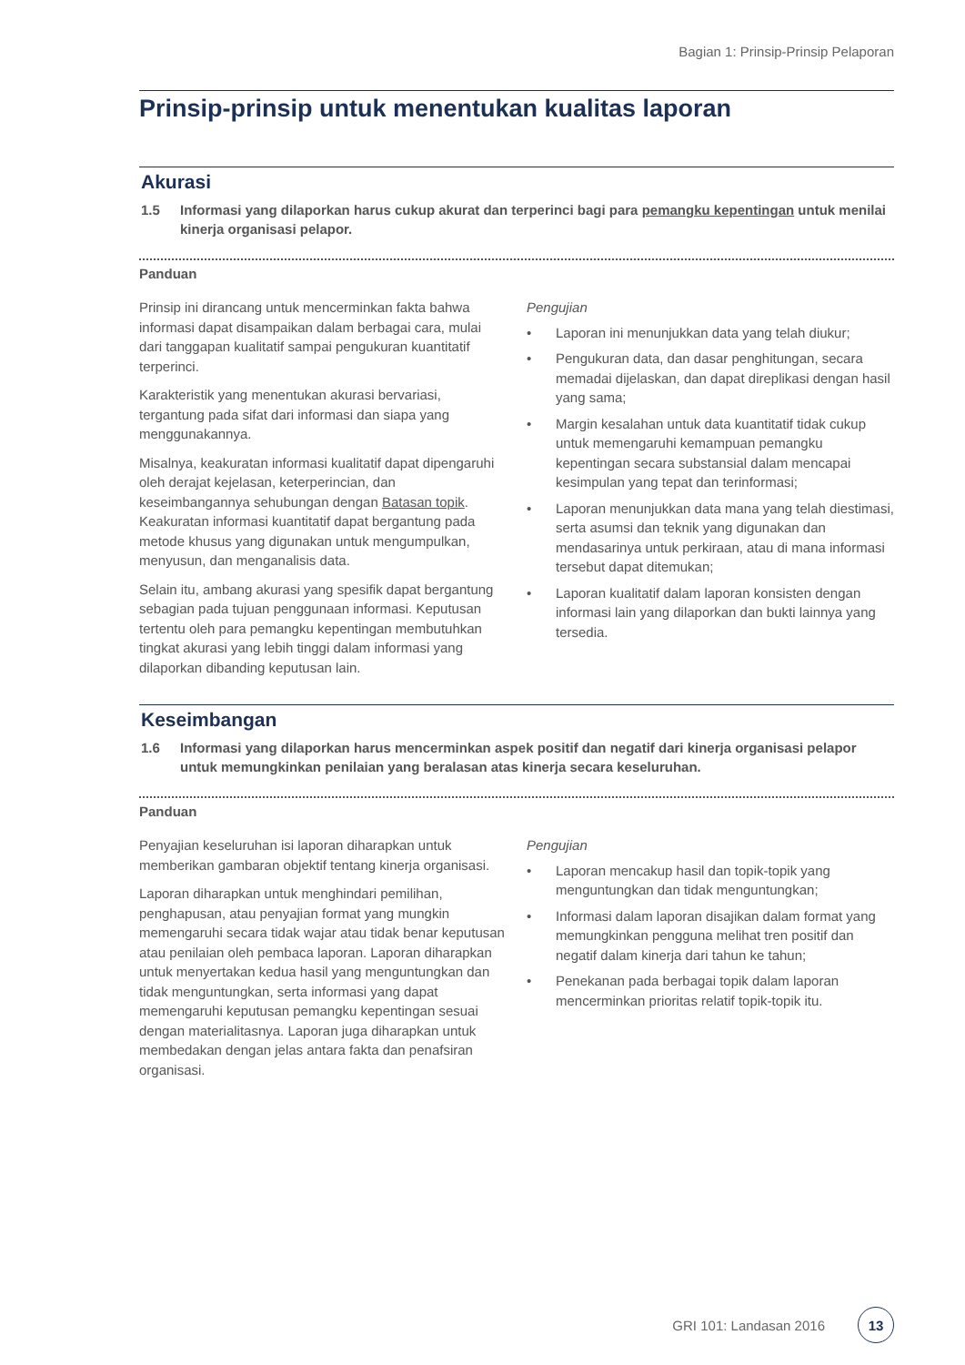Bagian 1: Prinsip-Prinsip Pelaporan
Prinsip-prinsip untuk menentukan kualitas laporan
Akurasi
1.5 Informasi yang dilaporkan harus cukup akurat dan terperinci bagi para pemangku kepentingan untuk menilai kinerja organisasi pelapor.
Panduan
Prinsip ini dirancang untuk mencerminkan fakta bahwa informasi dapat disampaikan dalam berbagai cara, mulai dari tanggapan kualitatif sampai pengukuran kuantitatif terperinci.
Karakteristik yang menentukan akurasi bervariasi, tergantung pada sifat dari informasi dan siapa yang menggunakannya.
Misalnya, keakuratan informasi kualitatif dapat dipengaruhi oleh derajat kejelasan, keterperincian, dan keseimbangannya sehubungan dengan Batasan topik. Keakuratan informasi kuantitatif dapat bergantung pada metode khusus yang digunakan untuk mengumpulkan, menyusun, dan menganalisis data.
Selain itu, ambang akurasi yang spesifik dapat bergantung sebagian pada tujuan penggunaan informasi. Keputusan tertentu oleh para pemangku kepentingan membutuhkan tingkat akurasi yang lebih tinggi dalam informasi yang dilaporkan dibanding keputusan lain.
Pengujian
• Laporan ini menunjukkan data yang telah diukur;
• Pengukuran data, dan dasar penghitungan, secara memadai dijelaskan, dan dapat direplikasi dengan hasil yang sama;
• Margin kesalahan untuk data kuantitatif tidak cukup untuk memengaruhi kemampuan pemangku kepentingan secara substansial dalam mencapai kesimpulan yang tepat dan terinformasi;
• Laporan menunjukkan data mana yang telah diestimasi, serta asumsi dan teknik yang digunakan dan mendasarinya untuk perkiraan, atau di mana informasi tersebut dapat ditemukan;
• Laporan kualitatif dalam laporan konsisten dengan informasi lain yang dilaporkan dan bukti lainnya yang tersedia.
Keseimbangan
1.6 Informasi yang dilaporkan harus mencerminkan aspek positif dan negatif dari kinerja organisasi pelapor untuk memungkinkan penilaian yang beralasan atas kinerja secara keseluruhan.
Panduan
Penyajian keseluruhan isi laporan diharapkan untuk memberikan gambaran objektif tentang kinerja organisasi.
Laporan diharapkan untuk menghindari pemilihan, penghapusan, atau penyajian format yang mungkin memengaruhi secara tidak wajar atau tidak benar keputusan atau penilaian oleh pembaca laporan. Laporan diharapkan untuk menyertakan kedua hasil yang menguntungkan dan tidak menguntungkan, serta informasi yang dapat memengaruhi keputusan pemangku kepentingan sesuai dengan materialitasnya. Laporan juga diharapkan untuk membedakan dengan jelas antara fakta dan penafsiran organisasi.
Pengujian
• Laporan mencakup hasil dan topik-topik yang menguntungkan dan tidak menguntungkan;
• Informasi dalam laporan disajikan dalam format yang memungkinkan pengguna melihat tren positif dan negatif dalam kinerja dari tahun ke tahun;
• Penekanan pada berbagai topik dalam laporan mencerminkan prioritas relatif topik-topik itu.
GRI 101: Landasan 2016 13